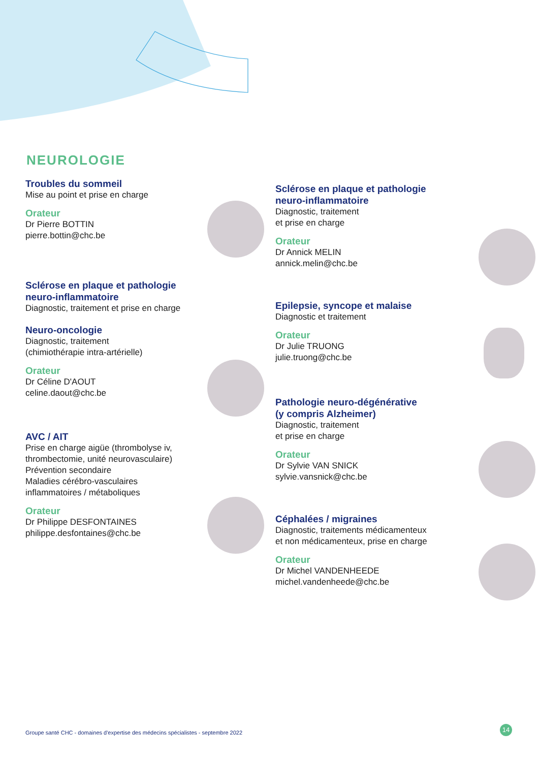NEUROLOGIE
Troubles du sommeil
Mise au point et prise en charge
Orateur
Dr Pierre BOTTIN
pierre.bottin@chc.be
Sclérose en plaque et pathologie
neuro-inflammatoire
Diagnostic, traitement et prise en charge
Neuro-oncologie
Diagnostic, traitement
(chimiothérapie intra-artérielle)
Orateur
Dr Céline D'AOUT
celine.daout@chc.be
AVC / AIT
Prise en charge aigüe (thrombolyse iv,
thrombectomie, unité neurovasculaire)
Prévention secondaire
Maladies cérébro-vasculaires
inflammatoires / métaboliques
Orateur
Dr Philippe DESFONTAINES
philippe.desfontaines@chc.be
Sclérose en plaque et pathologie
neuro-inflammatoire
Diagnostic, traitement
et prise en charge
Orateur
Dr Annick MELIN
annick.melin@chc.be
Epilepsie, syncope et malaise
Diagnostic et traitement
Orateur
Dr Julie TRUONG
julie.truong@chc.be
Pathologie neuro-dégénérative
(y compris Alzheimer)
Diagnostic, traitement
et prise en charge
Orateur
Dr Sylvie VAN SNICK
sylvie.vansnick@chc.be
Céphalées / migraines
Diagnostic, traitements médicamenteux
et non médicamenteux, prise en charge
Orateur
Dr Michel VANDENHEEDE
michel.vandenheede@chc.be
Groupe santé CHC - domaines d'expertise des médecins spécialistes - septembre 2022
14